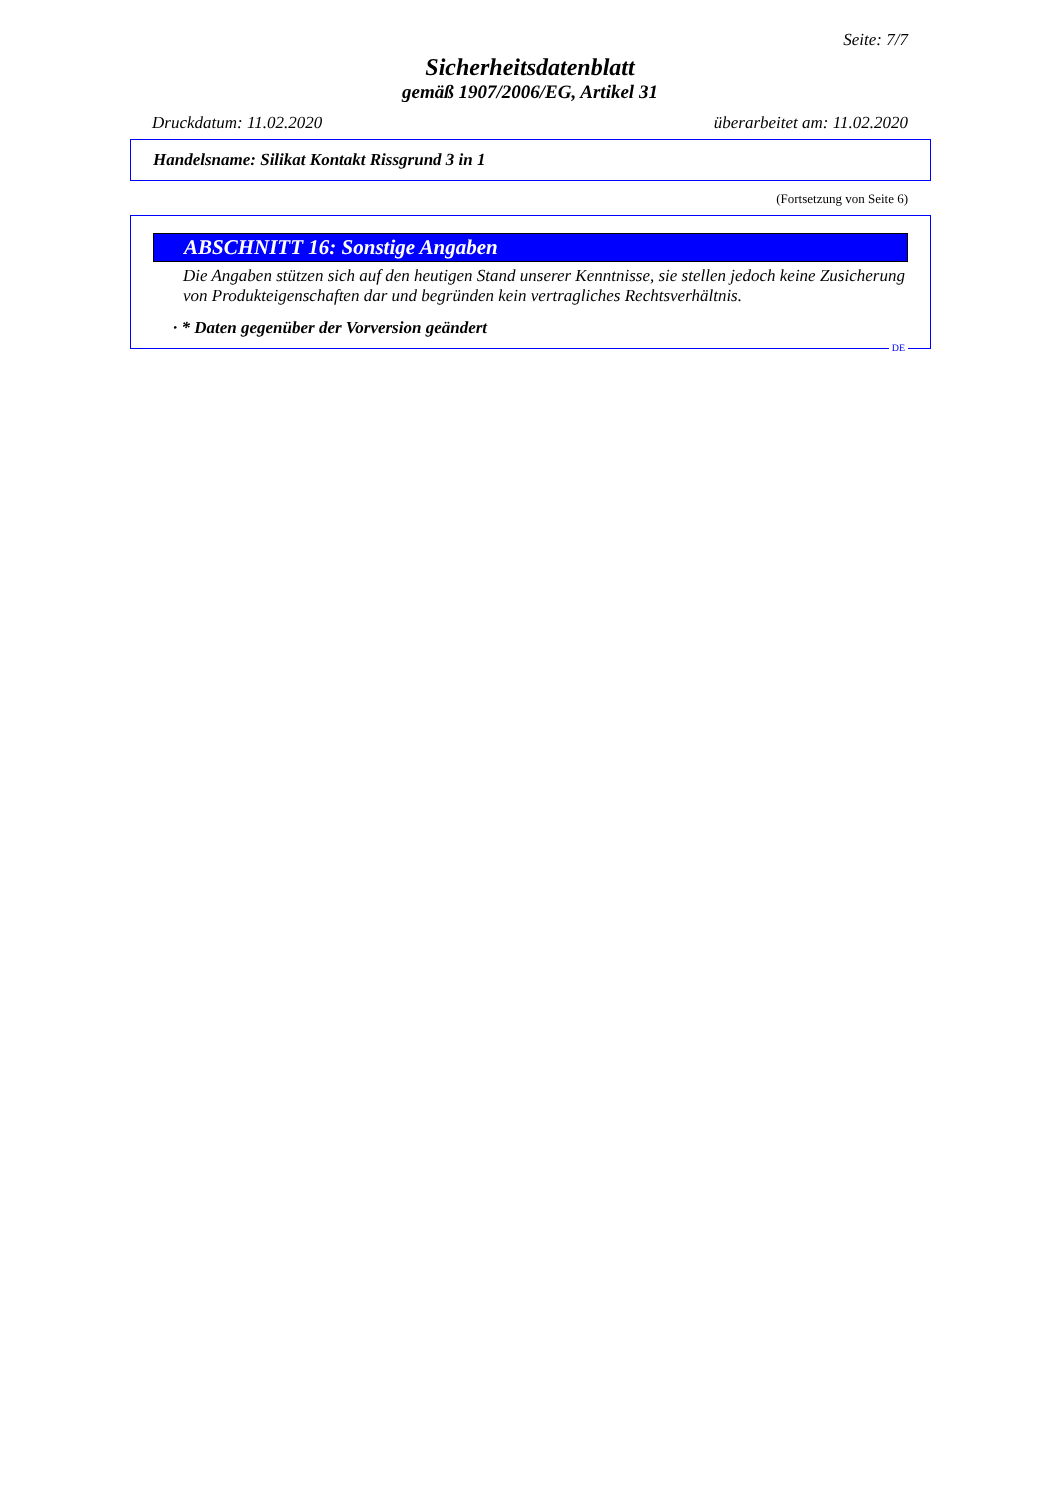Seite: 7/7
Sicherheitsdatenblatt
gemäß 1907/2006/EG, Artikel 31
Druckdatum: 11.02.2020 überarbeitet am: 11.02.2020
Handelsname: Silikat Kontakt Rissgrund 3 in 1
(Fortsetzung von Seite 6)
ABSCHNITT 16: Sonstige Angaben
Die Angaben stützen sich auf den heutigen Stand unserer Kenntnisse, sie stellen jedoch keine Zusicherung von Produkteigenschaften dar und begründen kein vertragliches Rechtsverhältnis.
· * Daten gegenüber der Vorversion geändert
DE